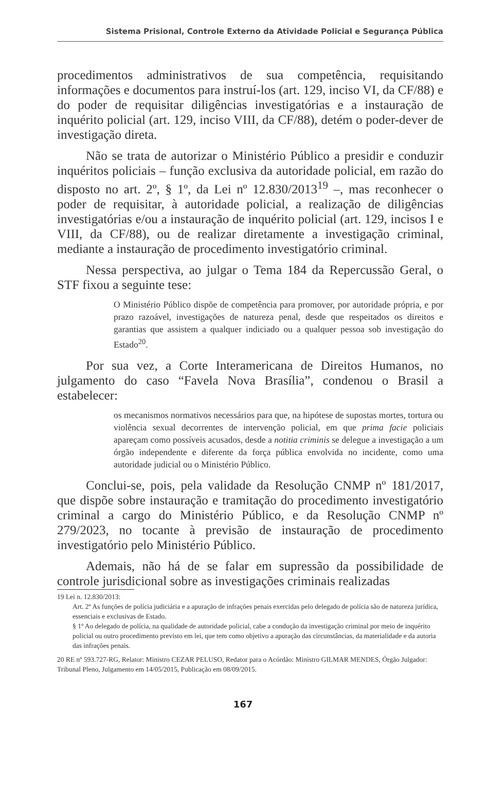Sistema Prisional, Controle Externo da Atividade Policial e Segurança Pública
procedimentos administrativos de sua competência, requisitando informações e documentos para instruí-los (art. 129, inciso VI, da CF/88) e do poder de requisitar diligências investigatórias e a instauração de inquérito policial (art. 129, inciso VIII, da CF/88), detém o poder-dever de investigação direta.
Não se trata de autorizar o Ministério Público a presidir e conduzir inquéritos policiais – função exclusiva da autoridade policial, em razão do disposto no art. 2º, § 1º, da Lei nº 12.830/2013<sup>19</sup> –, mas reconhecer o poder de requisitar, à autoridade policial, a realização de diligências investigatórias e/ou a instauração de inquérito policial (art. 129, incisos I e VIII, da CF/88), ou de realizar diretamente a investigação criminal, mediante a instauração de procedimento investigatório criminal.
Nessa perspectiva, ao julgar o Tema 184 da Repercussão Geral, o STF fixou a seguinte tese:
O Ministério Público dispõe de competência para promover, por autoridade própria, e por prazo razoável, investigações de natureza penal, desde que respeitados os direitos e garantias que assistem a qualquer indiciado ou a qualquer pessoa sob investigação do Estado<sup>20</sup>.
Por sua vez, a Corte Interamericana de Direitos Humanos, no julgamento do caso “Favela Nova Brasília”, condenou o Brasil a estabelecer:
os mecanismos normativos necessários para que, na hipótese de supostas mortes, tortura ou violência sexual decorrentes de intervenção policial, em que prima facie policiais apareçam como possíveis acusados, desde a notitia criminis se delegue a investigação a um órgão independente e diferente da força pública envolvida no incidente, como uma autoridade judicial ou o Ministério Público.
Conclui-se, pois, pela validade da Resolução CNMP nº 181/2017, que dispõe sobre instauração e tramitação do procedimento investigatório criminal a cargo do Ministério Público, e da Resolução CNMP nº 279/2023, no tocante à previsão de instauração de procedimento investigatório pelo Ministério Público.
Ademais, não há de se falar em supressão da possibilidade de controle jurisdicional sobre as investigações criminais realizadas
19 Lei n. 12.830/2013:
Art. 2º As funções de polícia judiciária e a apuração de infrações penais exercidas pelo delegado de polícia são de natureza jurídica, essenciais e exclusivas de Estado.
§ 1º Ao delegado de polícia, na qualidade de autoridade policial, cabe a condução da investigação criminal por meio de inquérito policial ou outro procedimento previsto em lei, que tem como objetivo a apuração das circunstâncias, da materialidade e da autoria das infrações penais.
20 RE nº 593.727-RG, Relator: Ministro CEZAR PELUSO, Redator para o Acórdão: Ministro GILMAR MENDES, Órgão Julgador: Tribunal Pleno, Julgamento em 14/05/2015, Publicação em 08/09/2015.
167